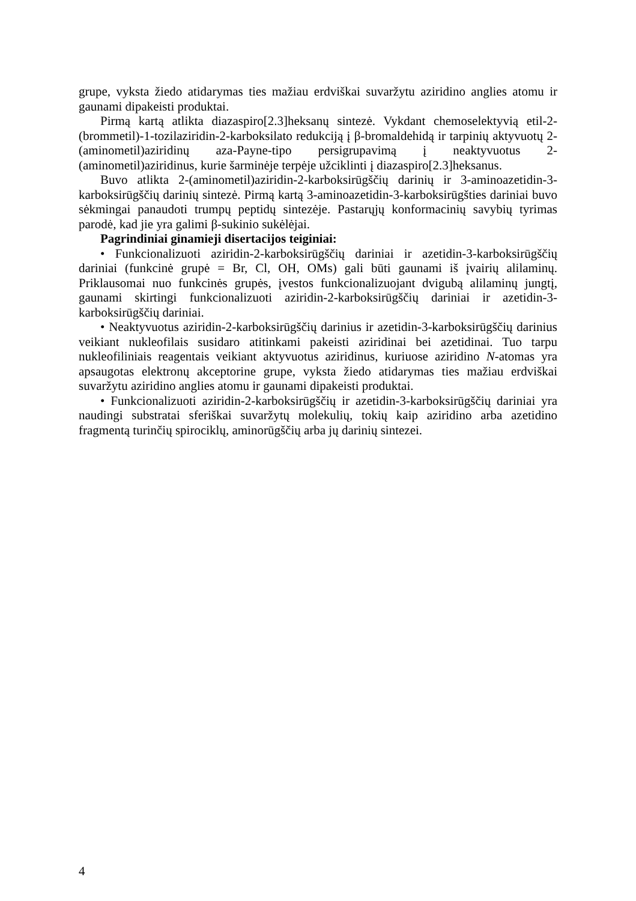grupe, vyksta žiedo atidarymas ties mažiau erdviškai suvaržytu aziridino anglies atomu ir gaunami dipakeisti produktai.
Pirmą kartą atlikta diazaspiro[2.3]heksanų sintezė. Vykdant chemoselektyvią etil-2-(brommetil)-1-tozilaziridin-2-karboksilato redukciją į β-bromaldehidą ir tarpinių aktyvuotų 2-(aminometil)aziridinų aza-Payne-tipo persigrupavimą į neaktyvuotus 2-(aminometil)aziridinus, kurie šarminėje terpėje užciklinti į diazaspiro[2.3]heksanus.
Buvo atlikta 2-(aminometil)aziridin-2-karboksirūgščių darinių ir 3-aminoazetidin-3-karboksirūgščių darinių sintezė. Pirmą kartą 3-aminoazetidin-3-karboksirūgšties dariniai buvo sėkmingai panaudoti trumpų peptidų sintezėje. Pastarųjų konformacinių savybių tyrimas parodė, kad jie yra galimi β-sukinio sukėlėjai.
Pagrindiniai ginamieji disertacijos teiginiai:
• Funkcionalizuoti aziridin-2-karboksirūgščių dariniai ir azetidin-3-karboksirūgščių dariniai (funkcinė grupė = Br, Cl, OH, OMs) gali būti gaunami iš įvairių alilaminų. Priklausomai nuo funkcinės grupės, įvestos funkcionalizuojant dvigubą alilaminų jungtį, gaunami skirtingi funkcionalizuoti aziridin-2-karboksirūgščių dariniai ir azetidin-3-karboksirūgščių dariniai.
• Neaktyvuotus aziridin-2-karboksirūgščių darinius ir azetidin-3-karboksirūgščių darinius veikiant nukleofilais susidaro atitinkami pakeisti aziridinai bei azetidinai. Tuo tarpu nukleofiliniais reagentais veikiant aktyvuotus aziridinus, kuriuose aziridino N-atomas yra apsaugotas elektronų akceptorine grupe, vyksta žiedo atidarymas ties mažiau erdviškai suvaržytu aziridino anglies atomu ir gaunami dipakeisti produktai.
• Funkcionalizuoti aziridin-2-karboksirūgščių ir azetidin-3-karboksirūgščių dariniai yra naudingi substratai sferiškai suvaržytų molekulių, tokių kaip aziridino arba azetidino fragmentą turinčių spirociklų, aminorūgščių arba jų darinių sintezei.
4